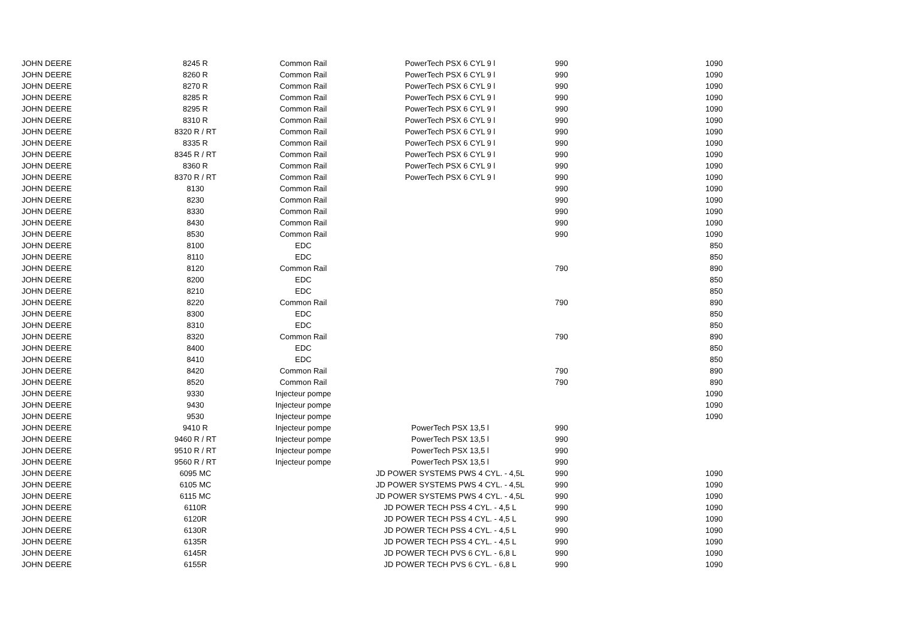| JOHN DEERE | 8245 R | Common Rail | PowerTech PSX 6 CYL 9 l | 990 | 1090 |
| JOHN DEERE | 8260 R | Common Rail | PowerTech PSX 6 CYL 9 l | 990 | 1090 |
| JOHN DEERE | 8270 R | Common Rail | PowerTech PSX 6 CYL 9 l | 990 | 1090 |
| JOHN DEERE | 8285 R | Common Rail | PowerTech PSX 6 CYL 9 l | 990 | 1090 |
| JOHN DEERE | 8295 R | Common Rail | PowerTech PSX 6 CYL 9 l | 990 | 1090 |
| JOHN DEERE | 8310 R | Common Rail | PowerTech PSX 6 CYL 9 l | 990 | 1090 |
| JOHN DEERE | 8320 R / RT | Common Rail | PowerTech PSX 6 CYL 9 l | 990 | 1090 |
| JOHN DEERE | 8335 R | Common Rail | PowerTech PSX 6 CYL 9 l | 990 | 1090 |
| JOHN DEERE | 8345 R / RT | Common Rail | PowerTech PSX 6 CYL 9 l | 990 | 1090 |
| JOHN DEERE | 8360 R | Common Rail | PowerTech PSX 6 CYL 9 l | 990 | 1090 |
| JOHN DEERE | 8370 R / RT | Common Rail | PowerTech PSX 6 CYL 9 l | 990 | 1090 |
| JOHN DEERE | 8130 | Common Rail | | 990 | 1090 |
| JOHN DEERE | 8230 | Common Rail | | 990 | 1090 |
| JOHN DEERE | 8330 | Common Rail | | 990 | 1090 |
| JOHN DEERE | 8430 | Common Rail | | 990 | 1090 |
| JOHN DEERE | 8530 | Common Rail | | 990 | 1090 |
| JOHN DEERE | 8100 | EDC | | | 850 |
| JOHN DEERE | 8110 | EDC | | | 850 |
| JOHN DEERE | 8120 | Common Rail | | 790 | 890 |
| JOHN DEERE | 8200 | EDC | | | 850 |
| JOHN DEERE | 8210 | EDC | | | 850 |
| JOHN DEERE | 8220 | Common Rail | | 790 | 890 |
| JOHN DEERE | 8300 | EDC | | | 850 |
| JOHN DEERE | 8310 | EDC | | | 850 |
| JOHN DEERE | 8320 | Common Rail | | 790 | 890 |
| JOHN DEERE | 8400 | EDC | | | 850 |
| JOHN DEERE | 8410 | EDC | | | 850 |
| JOHN DEERE | 8420 | Common Rail | | 790 | 890 |
| JOHN DEERE | 8520 | Common Rail | | 790 | 890 |
| JOHN DEERE | 9330 | Injecteur pompe | | | 1090 |
| JOHN DEERE | 9430 | Injecteur pompe | | | 1090 |
| JOHN DEERE | 9530 | Injecteur pompe | | | 1090 |
| JOHN DEERE | 9410 R | Injecteur pompe | PowerTech PSX 13,5 l | 990 | |
| JOHN DEERE | 9460 R / RT | Injecteur pompe | PowerTech PSX 13,5 l | 990 | |
| JOHN DEERE | 9510 R / RT | Injecteur pompe | PowerTech PSX 13,5 l | 990 | |
| JOHN DEERE | 9560 R / RT | Injecteur pompe | PowerTech PSX 13,5 l | 990 | |
| JOHN DEERE | 6095 MC | | JD POWER SYSTEMS PWS 4 CYL. - 4,5L | 990 | 1090 |
| JOHN DEERE | 6105 MC | | JD POWER SYSTEMS PWS 4 CYL. - 4,5L | 990 | 1090 |
| JOHN DEERE | 6115 MC | | JD POWER SYSTEMS PWS 4 CYL. - 4,5L | 990 | 1090 |
| JOHN DEERE | 6110R | | JD POWER TECH PSS 4 CYL. - 4,5 L | 990 | 1090 |
| JOHN DEERE | 6120R | | JD POWER TECH PSS 4 CYL. - 4,5 L | 990 | 1090 |
| JOHN DEERE | 6130R | | JD POWER TECH PSS 4 CYL. - 4,5 L | 990 | 1090 |
| JOHN DEERE | 6135R | | JD POWER TECH PSS 4 CYL. - 4,5 L | 990 | 1090 |
| JOHN DEERE | 6145R | | JD POWER TECH PVS 6 CYL. - 6,8 L | 990 | 1090 |
| JOHN DEERE | 6155R | | JD POWER TECH PVS 6 CYL. - 6,8 L | 990 | 1090 |